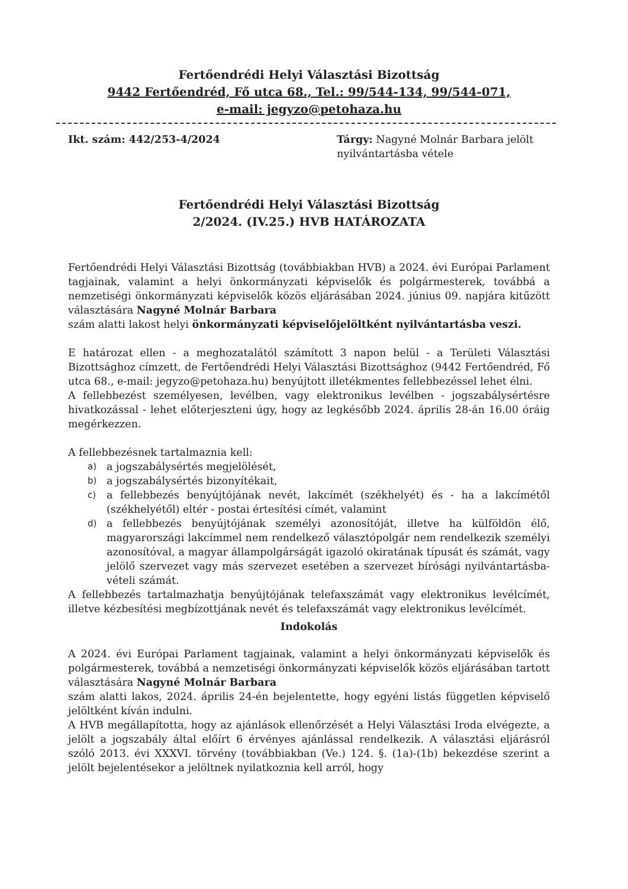Fertőendrédi Helyi Választási Bizottság
9442 Fertőendréd, Fő utca 68., Tel.: 99/544-134, 99/544-071,
e-mail: jegyzo@petohaza.hu
Ikt. szám: 442/253-4/2024 Tárgy: Nagyné Molnár Barbara jelölt nyilvántartásba vétele
Fertőendrédi Helyi Választási Bizottság
2/2024. (IV.25.) HVB HATÁROZATA
Fertőendrédi Helyi Választási Bizottság (továbbiakban HVB) a 2024. évi Európai Parlament tagjainak, valamint a helyi önkormányzati képviselők és polgármesterek, továbbá a nemzetiségi önkormányzati képviselők közös eljárásában 2024. június 09. napjára kitűzött választására Nagyné Molnár Barbara
szám alatti lakost helyi önkormányzati képviselőjelöltként nyilvántartásba veszi.
E határozat ellen - a meghozatalától számított 3 napon belül - a Területi Választási Bizottsághoz címzett, de Fertőendrédi Helyi Választási Bizottsághoz (9442 Fertőendréd, Fő utca 68., e-mail: jegyzo@petohaza.hu) benyújtott illetékmentes fellebbezéssel lehet élni.
A fellebbezést személyesen, levélben, vagy elektronikus levélben - jogszabálysértésre hivatkozással - lehet előterjeszteni úgy, hogy az legkésőbb 2024. április 28-án 16.00 óráig megérkezzen.
A fellebbezésnek tartalmaznia kell:
a) a jogszabálysértés megjelölését,
b) a jogszabálysértés bizonyítékait,
c) a fellebbezés benyújtójának nevét, lakcímét (székhelyét) és - ha a lakcímétől (székhelyétől) eltér - postai értesítési címét, valamint
d) a fellebbezés benyújtójának személyi azonosítóját, illetve ha külföldön élő, magyarországi lakcímmel nem rendelkező választópolgár nem rendelkezik személyi azonosítóval, a magyar állampolgárságát igazoló okiratának típusát és számát, vagy jelölő szervezet vagy más szervezet esetében a szervezet bírósági nyilvántartásba-vételi számát.
A fellebbezés tartalmazhatja benyújtójának telefaxszámát vagy elektronikus levélcímét, illetve kézbesítési megbízottjának nevét és telefaxszámát vagy elektronikus levélcímét.
Indokolás
A 2024. évi Európai Parlament tagjainak, valamint a helyi önkormányzati képviselők és polgármesterek, továbbá a nemzetiségi önkormányzati képviselők közös eljárásában tartott választására Nagyné Molnár Barbara
szám alatti lakos, 2024. április 24-én bejelentette, hogy egyéni listás független képviselő jelöltként kíván indulni.
A HVB megállapította, hogy az ajánlások ellenőrzését a Helyi Választási Iroda elvégezte, a jelölt a jogszabály által előírt 6 érvényes ajánlással rendelkezik. A választási eljárásról szóló 2013. évi XXXVI. törvény (továbbiakban (Ve.) 124. §. (1a)-(1b) bekezdése szerint a jelölt bejelentésekor a jelöltnek nyilatkoznia kell arról, hogy